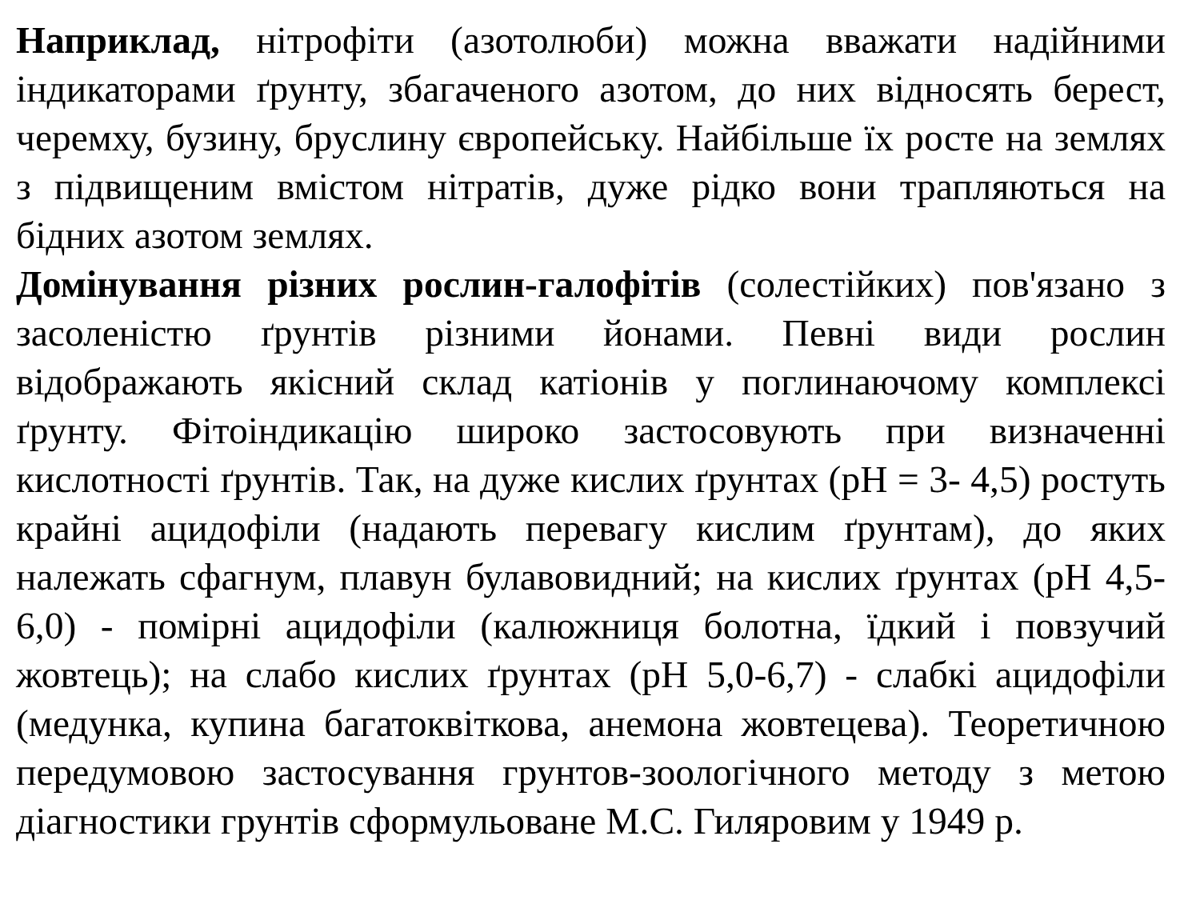Наприклад, нітрофіти (азотолюби) можна вважати надійними індикаторами ґрунту, збагаченого азотом, до них відносять берест, черемху, бузину, бруслину європейську. Найбільше їх росте на землях з підвищеним вмістом нітратів, дуже рідко вони трапляються на бідних азотом землях.
Домінування різних рослин-галофітів (солестійких) пов'язано з засоленістю ґрунтів різними йонами. Певні види рослин відображають якісний склад катіонів у поглинаючому комплексі ґрунту. Фітоіндикацію широко застосовують при визначенні кислотності ґрунтів. Так, на дуже кислих ґрунтах (рН = 3- 4,5) ростуть крайні ацидофіли (надають перевагу кислим ґрунтам), до яких належать сфагнум, плавун булавовидний; на кислих ґрунтах (рН 4,5-6,0) - помірні ацидофіли (калюжниця болотна, їдкий і повзучий жовтець); на слабо кислих ґрунтах (рН 5,0-6,7) - слабкі ацидофіли (медунка, купина багатоквіткова, анемона жовтецева). Теоретичною передумовою застосування грунтов-зоологічного методу з метою діагностики грунтів сформульоване М.С. Гиляровим у 1949 р.